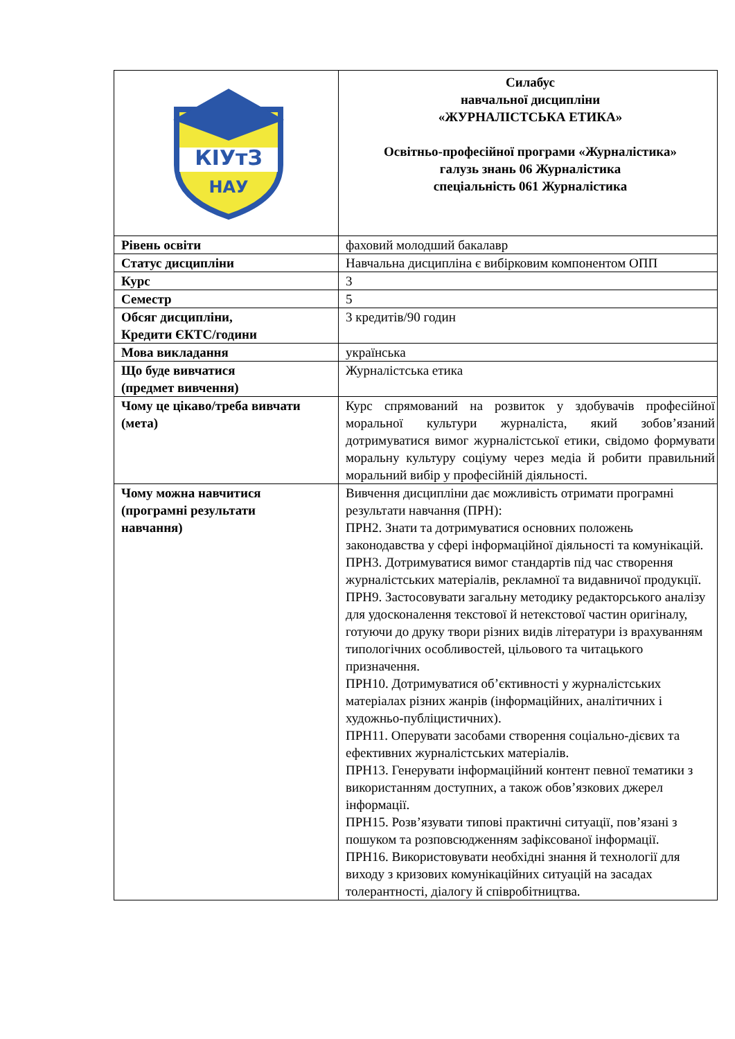| КІУтЗ НАУ | Силабус навчальної дисципліни «ЖУРНАЛІСТСЬКА ЕТИКА» Освітньо-професійної програми «Журналістика» галузь знань 06 Журналістика спеціальність 061 Журналістика |
| Рівень освіти | фаховий молодший бакалавр |
| Статус дисципліни | Навчальна дисципліна є вибірковим компонентом ОПП |
| Курс | 3 |
| Семестр | 5 |
| Обсяг дисципліни, Кредити ЄКТС/години | 3 кредитів/90 годин |
| Мова викладання | українська |
| Що буде вивчатися (предмет вивчення) | Журналістська етика |
| Чому це цікаво/треба вивчати (мета) | Курс спрямований на розвиток у здобувачів професійної моральної культури журналіста, який зобов’язаний дотримуватися вимог журналістської етики, свідомо формувати моральну культуру соціуму через медіа й робити правильний моральний вибір у професійній діяльності. |
| Чому можна навчитися (програмні результати навчання) | Вивчення дисципліни дає можливість отримати програмні результати навчання (ПРН): ПРН2. Знати та дотримуватися основних положень законодавства у сфері інформаційної діяльності та комунікацій. ПРН3. Дотримуватися вимог стандартів під час створення журналістських матеріалів, рекламної та видавничої продукції. ПРН9. Застосовувати загальну методику редакторського аналізу для удосконалення текстової й нетекстової частин оригіналу, готуючи до друку твори різних видів літератури із врахуванням типологічних особливостей, цільового та читацького призначення. ПРН10. Дотримуватися об’єктивності у журналістських матеріалах різних жанрів (інформаційних, аналітичних і художньо-публіцистичних). ПРН11. Оперувати засобами створення соціально-дієвих та ефективних журналістських матеріалів. ПРН13. Генерувати інформаційний контент певної тематики з використанням доступних, а також обов’язкових джерел інформації. ПРН15. Розв’язувати типові практичні ситуації, пов’язані з пошуком та розповсюдженням зафіксованої інформації. ПРН16. Використовувати необхідні знання й технології для виходу з кризових комунікаційних ситуацій на засадах толерантності, діалогу й співробітництва. |